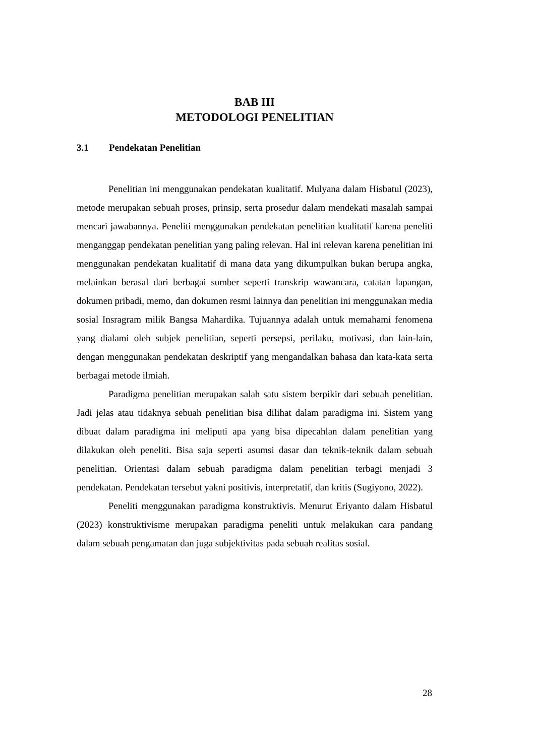BAB III
METODOLOGI PENELITIAN
3.1 Pendekatan Penelitian
Penelitian ini menggunakan pendekatan kualitatif. Mulyana dalam Hisbatul (2023), metode merupakan sebuah proses, prinsip, serta prosedur dalam mendekati masalah sampai mencari jawabannya. Peneliti menggunakan pendekatan penelitian kualitatif karena peneliti menganggap pendekatan penelitian yang paling relevan. Hal ini relevan karena penelitian ini menggunakan pendekatan kualitatif di mana data yang dikumpulkan bukan berupa angka, melainkan berasal dari berbagai sumber seperti transkrip wawancara, catatan lapangan, dokumen pribadi, memo, dan dokumen resmi lainnya dan penelitian ini menggunakan media sosial Insragram milik Bangsa Mahardika. Tujuannya adalah untuk memahami fenomena yang dialami oleh subjek penelitian, seperti persepsi, perilaku, motivasi, dan lain-lain, dengan menggunakan pendekatan deskriptif yang mengandalkan bahasa dan kata-kata serta berbagai metode ilmiah.
Paradigma penelitian merupakan salah satu sistem berpikir dari sebuah penelitian. Jadi jelas atau tidaknya sebuah penelitian bisa dilihat dalam paradigma ini. Sistem yang dibuat dalam paradigma ini meliputi apa yang bisa dipecahlan dalam penelitian yang dilakukan oleh peneliti. Bisa saja seperti asumsi dasar dan teknik-teknik dalam sebuah penelitian. Orientasi dalam sebuah paradigma dalam penelitian terbagi menjadi 3 pendekatan. Pendekatan tersebut yakni positivis, interpretatif, dan kritis (Sugiyono, 2022).
Peneliti menggunakan paradigma konstruktivis. Menurut Eriyanto dalam Hisbatul (2023) konstruktivisme merupakan paradigma peneliti untuk melakukan cara pandang dalam sebuah pengamatan dan juga subjektivitas pada sebuah realitas sosial.
28